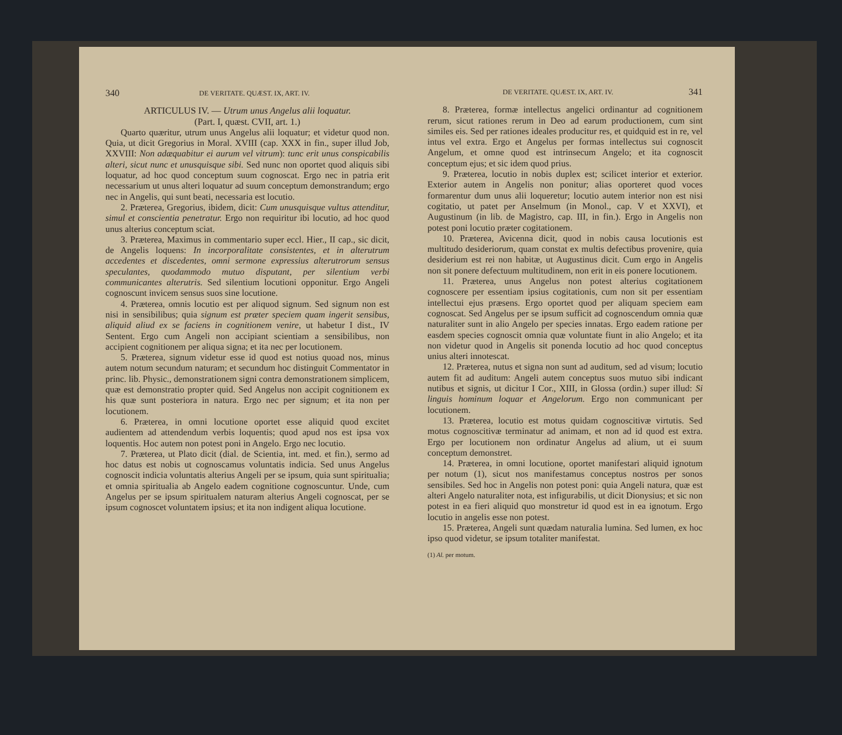340 DE VERITATE. QUÆST. IX, ART. IV.
ARTICULUS IV. — Utrum unus Angelus alii loquatur.
(Part. I, quæst. CVII, art. 1.)
Quarto quæritur, utrum unus Angelus alii loquatur; et videtur quod non. Quia, ut dicit Gregorius in Moral. XVIII (cap. XXX in fin., super illud Job, XXVIII: Non adæquabitur ei aurum vel vitrum): tunc erit unus conspicabilis alteri, sicut nunc et unusquisque sibi. Sed nunc non oportet quod aliquis sibi loquatur, ad hoc quod conceptum suum cognoscat. Ergo nec in patria erit necessarium ut unus alteri loquatur ad suum conceptum demonstrandum; ergo nec in Angelis, qui sunt beati, necessaria est locutio.
2. Præterea, Gregorius, ibidem, dicit: Cum unusquisque vultus attenditur, simul et conscientia penetratur. Ergo non requiritur ibi locutio, ad hoc quod unus alterius conceptum sciat.
3. Præterea, Maximus in commentario super eccl. Hier., II cap., sic dicit, de Angelis loquens: In incorporalitate consistentes, et in alterutrum accedentes et discedentes, omni sermone expressius alterutrorum sensus speculantes, quodammodo mutuo disputant, per silentium verbi communicantes alterutris. Sed silentium locutioni opponitur. Ergo Angeli cognoscunt invicem sensus suos sine locutione.
4. Præterea, omnis locutio est per aliquod signum. Sed signum non est nisi in sensibilibus; quia signum est præter speciem quam ingerit sensibus, aliquid aliud ex se faciens in cognitionem venire, ut habetur I dist., IV Sentent. Ergo cum Angeli non accipiant scientiam a sensibilibus, non accipient cognitionem per aliqua signa; et ita nec per locutionem.
5. Præterea, signum videtur esse id quod est notius quoad nos, minus autem notum secundum naturam; et secundum hoc distinguit Commentator in princ. lib. Physic., demonstrationem signi contra demonstrationem simplicem, quæ est demonstratio propter quid. Sed Angelus non accipit cognitionem ex his quæ sunt posteriora in natura. Ergo nec per signum; et ita non per locutionem.
6. Præterea, in omni locutione oportet esse aliquid quod excitet audientem ad attendendum verbis loquentis; quod apud nos est ipsa vox loquentis. Hoc autem non potest poni in Angelo. Ergo nec locutio.
7. Præterea, ut Plato dicit (dial. de Scientia, int. med. et fin.), sermo ad hoc datus est nobis ut cognoscamus voluntatis indicia. Sed unus Angelus cognoscit indicia voluntatis alterius Angeli per se ipsum, quia sunt spiritualia; et omnia spiritualia ab Angelo eadem cognitione cognoscuntur. Unde, cum Angelus per se ipsum spiritualem naturam alterius Angeli cognoscat, per se ipsum cognoscet voluntatem ipsius; et ita non indigent aliqua locutione.
DE VERITATE. QUÆST. IX, ART. IV. 341
8. Præterea, formæ intellectus angelici ordinantur ad cognitionem rerum, sicut rationes rerum in Deo ad earum productionem, cum sint similes eis. Sed per rationes ideales producitur res, et quidquid est in re, vel intus vel extra. Ergo et Angelus per formas intellectus sui cognoscit Angelum, et omne quod est intrinsecum Angelo; et ita cognoscit conceptum ejus; et sic idem quod prius.
9. Præterea, locutio in nobis duplex est; scilicet interior et exterior. Exterior autem in Angelis non ponitur; alias oporteret quod voces formarentur dum unus alii loqueretur; locutio autem interior non est nisi cogitatio, ut patet per Anselmum (in Monol., cap. V et XXVI), et Augustinum (in lib. de Magistro, cap. III, in fin.). Ergo in Angelis non potest poni locutio præter cogitationem.
10. Præterea, Avicenna dicit, quod in nobis causa locutionis est multitudo desideriorum, quam constat ex multis defectibus provenire, quia desiderium est rei non habitæ, ut Augustinus dicit. Cum ergo in Angelis non sit ponere defectuum multitudinem, non erit in eis ponere locutionem.
11. Præterea, unus Angelus non potest alterius cogitationem cognoscere per essentiam ipsius cogitationis, cum non sit per essentiam intellectui ejus præsens. Ergo oportet quod per aliquam speciem eam cognoscat. Sed Angelus per se ipsum sufficit ad cognoscendum omnia quæ naturaliter sunt in alio Angelo per species innatas. Ergo eadem ratione per easdem species cognoscit omnia quæ voluntate fiunt in alio Angelo; et ita non videtur quod in Angelis sit ponenda locutio ad hoc quod conceptus unius alteri innotescat.
12. Præterea, nutus et signa non sunt ad auditum, sed ad visum; locutio autem fit ad auditum: Angeli autem conceptus suos mutuo sibi indicant nutibus et signis, ut dicitur I Cor., XIII, in Glossa (ordin.) super illud: Si linguis hominum loquar et Angelorum. Ergo non communicant per locutionem.
13. Præterea, locutio est motus quidam cognoscitivæ virtutis. Sed motus cognoscitivæ terminatur ad animam, et non ad id quod est extra. Ergo per locutionem non ordinatur Angelus ad alium, ut ei suum conceptum demonstret.
14. Præterea, in omni locutione, oportet manifestari aliquid ignotum per notum (1), sicut nos manifestamus conceptus nostros per sonos sensibiles. Sed hoc in Angelis non potest poni: quia Angeli natura, quæ est alteri Angelo naturaliter nota, est infigurabilis, ut dicit Dionysius; et sic non potest in ea fieri aliquid quo monstretur id quod est in ea ignotum. Ergo locutio in angelis esse non potest.
15. Præterea, Angeli sunt quædam naturalia lumina. Sed lumen, ex hoc ipso quod videtur, se ipsum totaliter manifestat.
(1) Al. per motum.